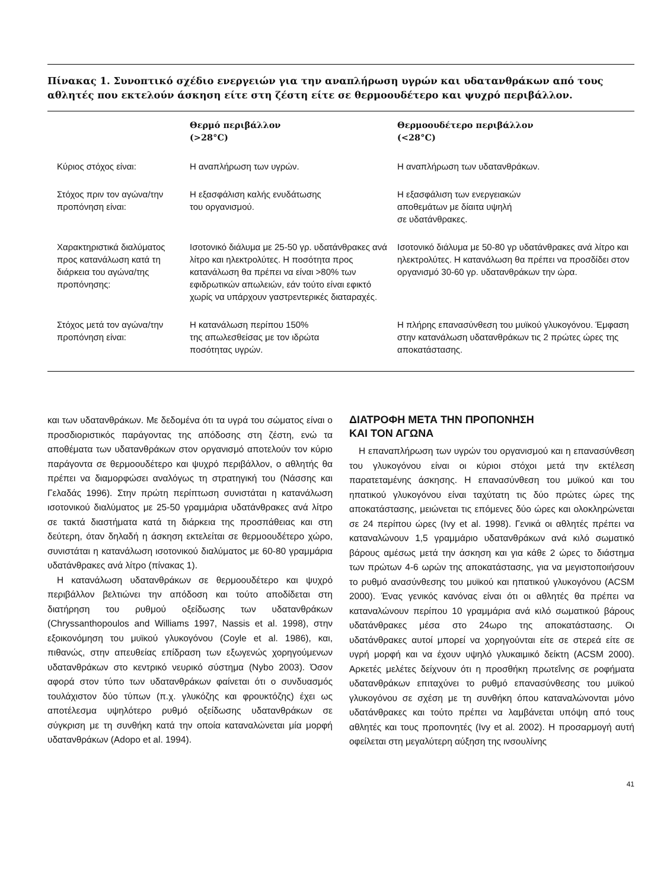Πίνακας 1. Συνοπτικό σχέδιο ενεργειών για την αναπλήρωση υγρών και υδατανθράκων από τους αθλητές που εκτελούν άσκηση είτε στη ζέστη είτε σε θερμοουδέτερο και ψυχρό περιβάλλον.
| | Θερμό περιβάλλον (>28°C) | Θερμοουδέτερο περιβάλλον (<28°C) |
| --- | --- | --- |
| Κύριος στόχος είναι: | Η αναπλήρωση των υγρών. | Η αναπλήρωση των υδατανθράκων. |
| Στόχος πριν τον αγώνα/την προπόνηση είναι: | Η εξασφάλιση καλής ενυδάτωσης του οργανισμού. | Η εξασφάλιση των ενεργειακών αποθεμάτων με δίαιτα υψηλή σε υδατάνθρακες. |
| Χαρακτηριστικά διαλύματος προς κατανάλωση κατά τη διάρκεια του αγώνα/της προπόνησης: | Ισοτονικό διάλυμα με 25-50 γρ. υδατάνθρακες ανά λίτρο και ηλεκτρολύτες. Η ποσότητα προς κατανάλωση θα πρέπει να είναι >80% των εφιδρωτικών απωλειών, εάν τούτο είναι εφικτό χωρίς να υπάρχουν γαστρεντερικές διαταραχές. | Ισοτονικό διάλυμα με 50-80 γρ υδατάνθρακες ανά λίτρο και ηλεκτρολύτες. Η κατανάλωση θα πρέπει να προσδίδει στον οργανισμό 30-60 γρ. υδατανθράκων την ώρα. |
| Στόχος μετά τον αγώνα/την προπόνηση είναι: | Η κατανάλωση περίπου 150% της απωλεσθείσας με τον ιδρώτα ποσότητας υγρών. | Η πλήρης επανασύνθεση του μυϊκού γλυκογόνου. Έμφαση στην κατανάλωση υδατανθράκων τις 2 πρώτες ώρες της αποκατάστασης. |
και των υδατανθράκων. Με δεδομένα ότι τα υγρά του σώματος είναι ο προσδιοριστικός παράγοντας της απόδοσης στη ζέστη, ενώ τα αποθέματα των υδατανθράκων στον οργανισμό αποτελούν τον κύριο παράγοντα σε θερμοουδέτερο και ψυχρό περιβάλλον, ο αθλητής θα πρέπει να διαμορφώσει αναλόγως τη στρατηγική του (Νάσσης και Γελαδάς 1996). Στην πρώτη περίπτωση συνιστάται η κατανάλωση ισοτονικού διαλύματος με 25-50 γραμμάρια υδατάνθρακες ανά λίτρο σε τακτά διαστήματα κατά τη διάρκεια της προσπάθειας και στη δεύτερη, όταν δηλαδή η άσκηση εκτελείται σε θερμοουδέτερο χώρο, συνιστάται η κατανάλωση ισοτονικού διαλύματος με 60-80 γραμμάρια υδατάνθρακες ανά λίτρο (πίνακας 1).
Η κατανάλωση υδατανθράκων σε θερμοουδέτερο και ψυχρό περιβάλλον βελτιώνει την απόδοση και τούτο αποδίδεται στη διατήρηση του ρυθμού οξείδωσης των υδατανθράκων (Chryssanthopoulos and Williams 1997, Nassis et al. 1998), στην εξοικονόμηση του μυϊκού γλυκογόνου (Coyle et al. 1986), και, πιθανώς, στην απευθείας επίδραση των εξωγενώς χορηγούμενων υδατανθράκων στο κεντρικό νευρικό σύστημα (Nybo 2003). Όσον αφορά στον τύπο των υδατανθράκων φαίνεται ότι ο συνδυασμός τουλάχιστον δύο τύπων (π.χ. γλυκόζης και φρουκτόζης) έχει ως αποτέλεσμα υψηλότερο ρυθμό οξείδωσης υδατανθράκων σε σύγκριση με τη συνθήκη κατά την οποία καταναλώνεται μία μορφή υδατανθράκων (Adopo et al. 1994).
ΔΙΑΤΡΟΦΗ ΜΕΤΑ ΤΗΝ ΠΡΟΠΟΝΗΣΗ
ΚΑΙ ΤΟΝ ΑΓΩΝΑ
Η επαναπλήρωση των υγρών του οργανισμού και η επανασύνθεση του γλυκογόνου είναι οι κύριοι στόχοι μετά την εκτέλεση παρατεταμένης άσκησης. Η επανασύνθεση του μυϊκού και του ηπατικού γλυκογόνου είναι ταχύτατη τις δύο πρώτες ώρες της αποκατάστασης, μειώνεται τις επόμενες δύο ώρες και ολοκληρώνεται σε 24 περίπου ώρες (Ivy et al. 1998). Γενικά οι αθλητές πρέπει να καταναλώνουν 1,5 γραμμάριο υδατανθράκων ανά κιλό σωματικό βάρους αμέσως μετά την άσκηση και για κάθε 2 ώρες το διάστημα των πρώτων 4-6 ωρών της αποκατάστασης, για να μεγιστοποιήσουν το ρυθμό ανασύνθεσης του μυϊκού και ηπατικού γλυκογόνου (ACSM 2000). Ένας γενικός κανόνας είναι ότι οι αθλητές θα πρέπει να καταναλώνουν περίπου 10 γραμμάρια ανά κιλό σωματικού βάρους υδατάνθρακες μέσα στο 24ωρο της αποκατάστασης. Οι υδατάνθρακες αυτοί μπορεί να χορηγούνται είτε σε στερεά είτε σε υγρή μορφή και να έχουν υψηλό γλυκαιμικό δείκτη (ACSM 2000). Αρκετές μελέτες δείχνουν ότι η προσθήκη πρωτεΐνης σε ροφήματα υδατανθράκων επιταχύνει το ρυθμό επανασύνθεσης του μυϊκού γλυκογόνου σε σχέση με τη συνθήκη όπου καταναλώνονται μόνο υδατάνθρακες και τούτο πρέπει να λαμβάνεται υπόψη από τους αθλητές και τους προπονητές (Ivy et al. 2002). Η προσαρμογή αυτή οφείλεται στη μεγαλύτερη αύξηση της ινσουλίνης
41